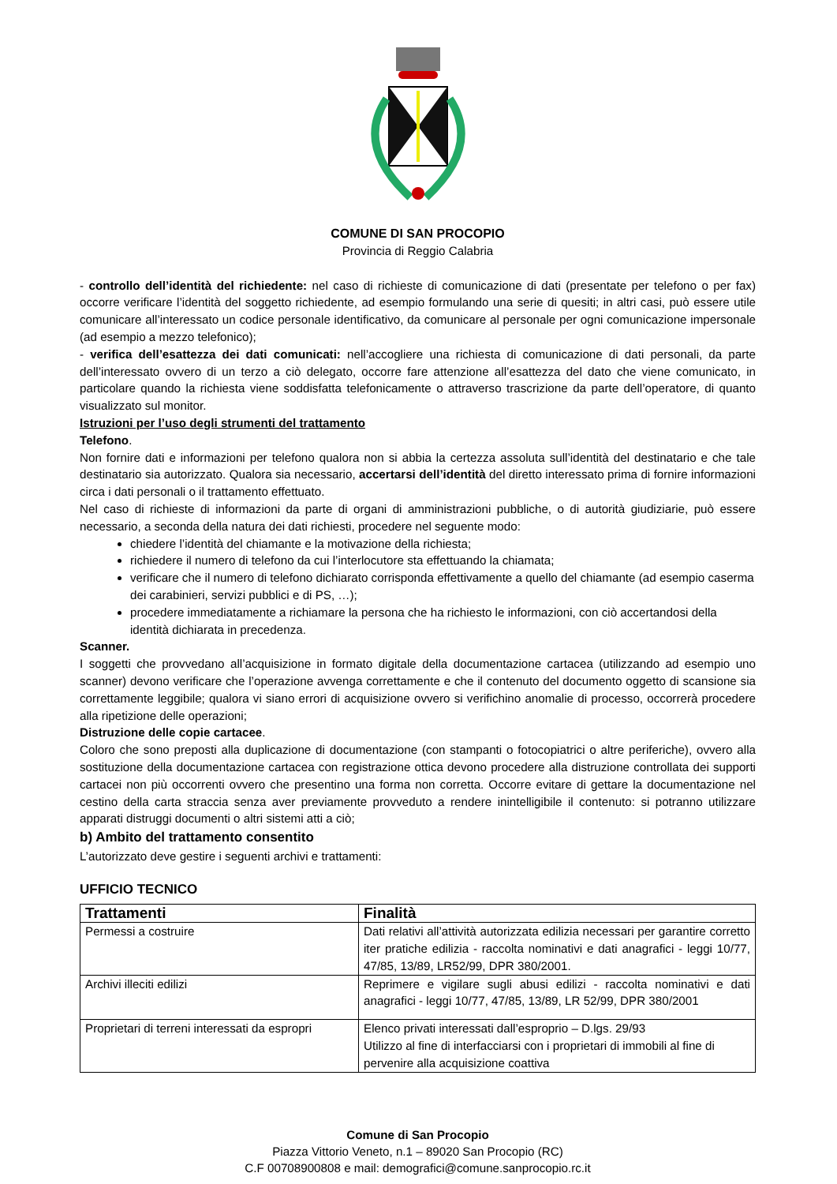COMUNE DI SAN PROCOPIO
Provincia di Reggio Calabria
- controllo dell’identità del richiedente: nel caso di richieste di comunicazione di dati (presentate per telefono o per fax) occorre verificare l’identità del soggetto richiedente, ad esempio formulando una serie di quesiti; in altri casi, può essere utile comunicare all’interessato un codice personale identificativo, da comunicare al personale per ogni comunicazione impersonale (ad esempio a mezzo telefonico);
- verifica dell’esattezza dei dati comunicati: nell’accogliere una richiesta di comunicazione di dati personali, da parte dell’interessato ovvero di un terzo a ciò delegato, occorre fare attenzione all’esattezza del dato che viene comunicato, in particolare quando la richiesta viene soddisfatta telefonicamente o attraverso trascrizione da parte dell’operatore, di quanto visualizzato sul monitor.
Istruzioni per l’uso degli strumenti del trattamento
Telefono.
Non fornire dati e informazioni per telefono qualora non si abbia la certezza assoluta sull’identità del destinatario e che tale destinatario sia autorizzato. Qualora sia necessario, accertarsi dell’identità del diretto interessato prima di fornire informazioni circa i dati personali o il trattamento effettuato.
Nel caso di richieste di informazioni da parte di organi di amministrazioni pubbliche, o di autorità giudiziarie, può essere necessario, a seconda della natura dei dati richiesti, procedere nel seguente modo:
chiedere l’identità del chiamante e la motivazione della richiesta;
richiedere il numero di telefono da cui l’interlocutore sta effettuando la chiamata;
verificare che il numero di telefono dichiarato corrisponda effettivamente a quello del chiamante (ad esempio caserma dei carabinieri, servizi pubblici e di PS, …);
procedere immediatamente a richiamare la persona che ha richiesto le informazioni, con ciò accertandosi della identità dichiarata in precedenza.
Scanner.
I soggetti che provvedano all’acquisizione in formato digitale della documentazione cartacea (utilizzando ad esempio uno scanner) devono verificare che l’operazione avvenga correttamente e che il contenuto del documento oggetto di scansione sia correttamente leggibile; qualora vi siano errori di acquisizione ovvero si verifichino anomalie di processo, occorrerà procedere alla ripetizione delle operazioni;
Distruzione delle copie cartacee.
Coloro che sono preposti alla duplicazione di documentazione (con stampanti o fotocopiatrici o altre periferiche), ovvero alla sostituzione della documentazione cartacea con registrazione ottica devono procedere alla distruzione controllata dei supporti cartacei non più occorrenti ovvero che presentino una forma non corretta. Occorre evitare di gettare la documentazione nel cestino della carta straccia senza aver previamente provveduto a rendere inintelligibile il contenuto: si potranno utilizzare apparati distruggi documenti o altri sistemi atti a ciò;
b) Ambito del trattamento consentito
L’autorizzato deve gestire i seguenti archivi e trattamenti:
UFFICIO TECNICO
| Trattamenti | Finalità |
| --- | --- |
| Permessi a costruire | Dati relativi all’attività autorizzata edilizia necessari per garantire corretto iter pratiche edilizia - raccolta nominativi e dati anagrafici - leggi 10/77, 47/85, 13/89, LR52/99, DPR 380/2001. |
| Archivi illeciti edilizi | Reprimere e vigilare sugli abusi edilizi - raccolta nominativi e dati anagrafici - leggi 10/77, 47/85, 13/89, LR 52/99, DPR 380/2001 |
| Proprietari di terreni interessati da espropri | Elenco privati interessati dall’esproprio – D.lgs. 29/93 Utilizzo al fine di interfacciarsi con i proprietari di immobili al fine di pervenire alla acquisizione coattiva |
Comune di San Procopio
Piazza Vittorio Veneto, n.1 – 89020 San Procopio (RC)
C.F 00708900808 e mail: demografici@comune.sanprocopio.rc.it